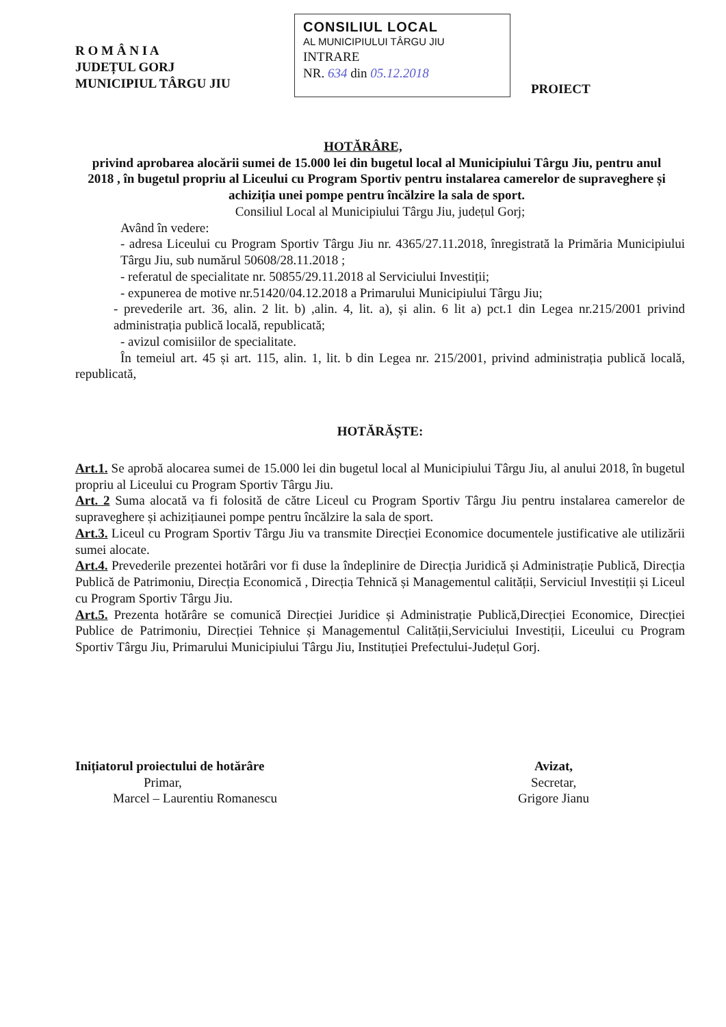R O M Â N I A
JUDEȚUL GORJ
MUNICIPIUL TÂRGU JIU
CONSILIUL LOCAL
AL MUNICIPIULUI TÂRGU JIU
INTRARE
NR. 634 din 05.12.2018
PROIECT
HOTĂRÂRE,
privind aprobarea alocării sumei de 15.000 lei din bugetul local al Municipiului Târgu Jiu, pentru anul 2018 , în bugetul propriu al Liceului cu Program Sportiv pentru instalarea camerelor de supraveghere și achiziția unei pompe pentru încălzire la sala de sport.
Consiliul Local al Municipiului Târgu Jiu, județul Gorj;
Având în vedere:
- adresa Liceului cu Program Sportiv Târgu Jiu nr. 4365/27.11.2018, înregistrată la Primăria Municipiului Târgu Jiu, sub numărul 50608/28.11.2018 ;
- referatul de specialitate nr. 50855/29.11.2018 al Serviciului Investiții;
- expunerea de motive nr.51420/04.12.2018 a Primarului Municipiului Târgu Jiu;
- prevederile art. 36, alin. 2 lit. b) ,alin. 4, lit. a), și alin. 6 lit a) pct.1 din Legea nr.215/2001 privind administrația publică locală, republicată;
- avizul comisiilor de specialitate.
În temeiul art. 45 și art. 115, alin. 1, lit. b din Legea nr. 215/2001, privind administrația publică locală, republicată,
HOTĂRĂȘTE:
Art.1. Se aprobă alocarea sumei de 15.000 lei din bugetul local al Municipiului Târgu Jiu, al anului 2018, în bugetul propriu al Liceului cu Program Sportiv Târgu Jiu.
Art. 2 Suma alocată va fi folosită de către Liceul cu Program Sportiv Târgu Jiu pentru instalarea camerelor de supraveghere și achizițiaunei pompe pentru încălzire la sala de sport.
Art.3. Liceul cu Program Sportiv Târgu Jiu va transmite Direcției Economice documentele justificative ale utilizării sumei alocate.
Art.4. Prevederile prezentei hotărâri vor fi duse la îndeplinire de Direcția Juridică și Administrație Publică, Direcția Publică de Patrimoniu, Direcția Economică , Direcția Tehnică și Managementul calității, Serviciul Investiții și Liceul cu Program Sportiv Târgu Jiu.
Art.5. Prezenta hotărâre se comunică Direcției Juridice și Administrație Publică,Direcției Economice, Direcției Publice de Patrimoniu, Direcției Tehnice și Managementul Calității,Serviciului Investiții, Liceului cu Program Sportiv Târgu Jiu, Primarului Municipiului Târgu Jiu, Instituției Prefectului-Județul Gorj.
Inițiatorul proiectului de hotărâre
Primar,
Marcel – Laurentiu Romanescu
Avizat,
Secretar,
Grigore Jianu